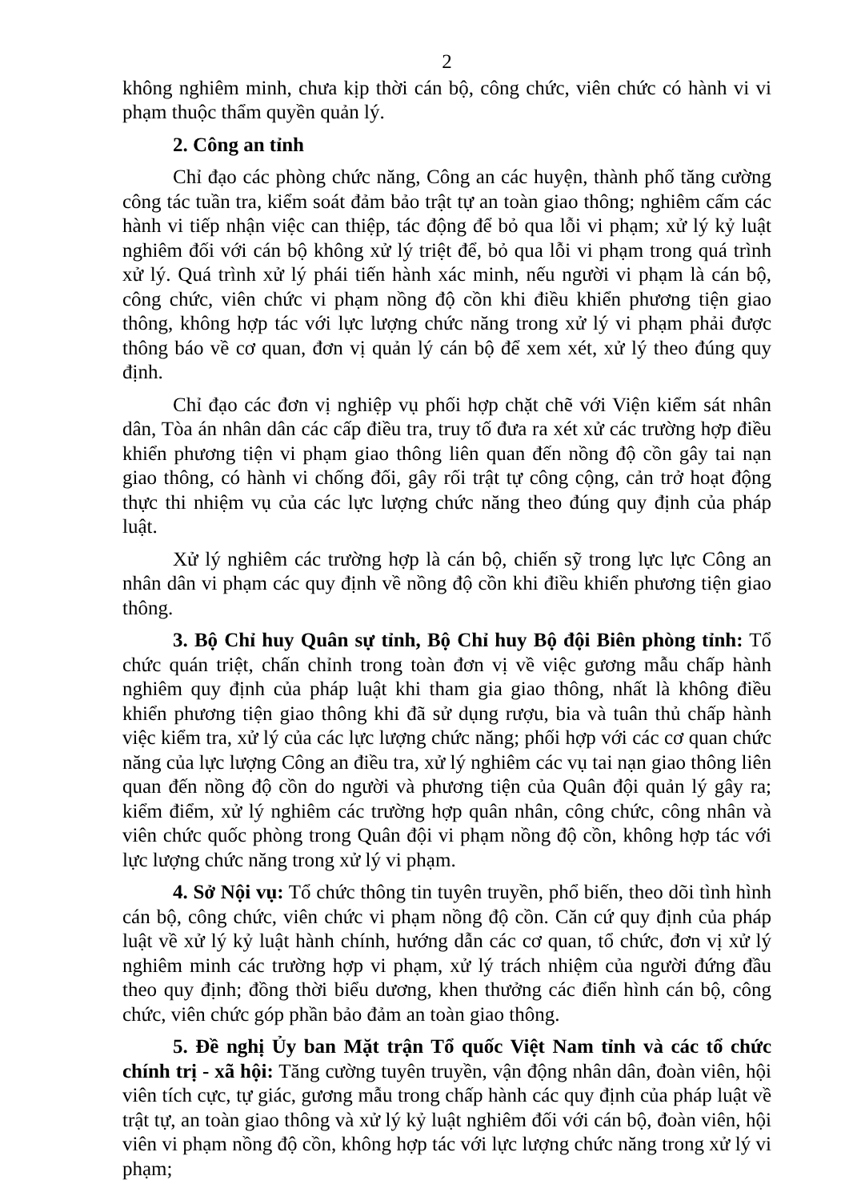2
không nghiêm minh, chưa kịp thời cán bộ, công chức, viên chức có hành vi vi phạm thuộc thẩm quyền quản lý.
2. Công an tỉnh
Chỉ đạo các phòng chức năng, Công an các huyện, thành phố tăng cường công tác tuần tra, kiểm soát đảm bảo trật tự an toàn giao thông; nghiêm cấm các hành vi tiếp nhận việc can thiệp, tác động để bỏ qua lỗi vi phạm; xử lý kỷ luật nghiêm đối với cán bộ không xử lý triệt để, bỏ qua lỗi vi phạm trong quá trình xử lý. Quá trình xử lý phái tiến hành xác minh, nếu người vi phạm là cán bộ, công chức, viên chức vi phạm nồng độ cồn khi điều khiển phương tiện giao thông, không hợp tác với lực lượng chức năng trong xử lý vi phạm phải được thông báo về cơ quan, đơn vị quản lý cán bộ để xem xét, xử lý theo đúng quy định.
Chỉ đạo các đơn vị nghiệp vụ phối hợp chặt chẽ với Viện kiểm sát nhân dân, Tòa án nhân dân các cấp điều tra, truy tố đưa ra xét xử các trường hợp điều khiển phương tiện vi phạm giao thông liên quan đến nồng độ cồn gây tai nạn giao thông, có hành vi chống đối, gây rối trật tự công cộng, cản trở hoạt động thực thi nhiệm vụ của các lực lượng chức năng theo đúng quy định của pháp luật.
Xử lý nghiêm các trường hợp là cán bộ, chiến sỹ trong lực lực Công an nhân dân vi phạm các quy định về nồng độ cồn khi điều khiển phương tiện giao thông.
3. Bộ Chỉ huy Quân sự tỉnh, Bộ Chỉ huy Bộ đội Biên phòng tỉnh: Tổ chức quán triệt, chấn chỉnh trong toàn đơn vị về việc gương mẫu chấp hành nghiêm quy định của pháp luật khi tham gia giao thông, nhất là không điều khiển phương tiện giao thông khi đã sử dụng rượu, bia và tuân thủ chấp hành việc kiểm tra, xử lý của các lực lượng chức năng; phối hợp với các cơ quan chức năng của lực lượng Công an điều tra, xử lý nghiêm các vụ tai nạn giao thông liên quan đến nồng độ cồn do người và phương tiện của Quân đội quản lý gây ra; kiểm điểm, xử lý nghiêm các trường hợp quân nhân, công chức, công nhân và viên chức quốc phòng trong Quân đội vi phạm nồng độ cồn, không hợp tác với lực lượng chức năng trong xử lý vi phạm.
4. Sở Nội vụ: Tổ chức thông tin tuyên truyền, phổ biến, theo dõi tình hình cán bộ, công chức, viên chức vi phạm nồng độ cồn. Căn cứ quy định của pháp luật về xử lý kỷ luật hành chính, hướng dẫn các cơ quan, tổ chức, đơn vị xử lý nghiêm minh các trường hợp vi phạm, xử lý trách nhiệm của người đứng đầu theo quy định; đồng thời biểu dương, khen thưởng các điển hình cán bộ, công chức, viên chức góp phần bảo đảm an toàn giao thông.
5. Đề nghị Ủy ban Mặt trận Tổ quốc Việt Nam tỉnh và các tổ chức chính trị - xã hội: Tăng cường tuyên truyền, vận động nhân dân, đoàn viên, hội viên tích cực, tự giác, gương mẫu trong chấp hành các quy định của pháp luật về trật tự, an toàn giao thông và xử lý kỷ luật nghiêm đối với cán bộ, đoàn viên, hội viên vi phạm nồng độ cồn, không hợp tác với lực lượng chức năng trong xử lý vi phạm;